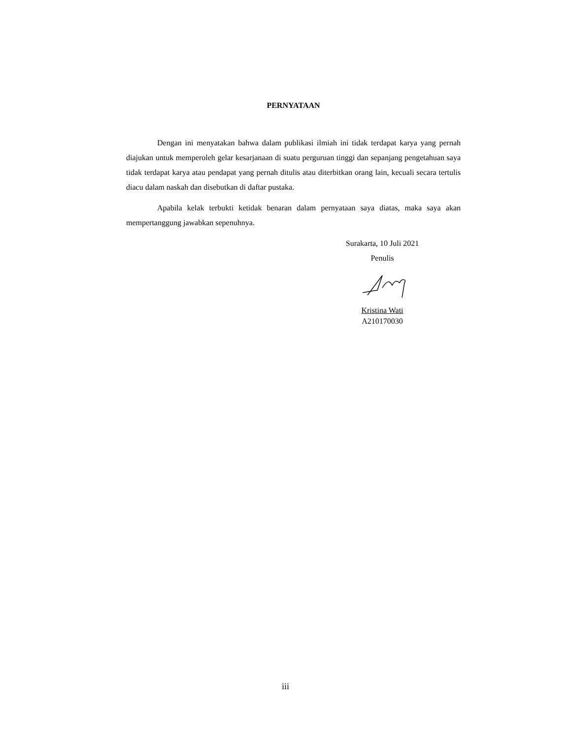PERNYATAAN
Dengan ini menyatakan bahwa dalam publikasi ilmiah ini tidak terdapat karya yang pernah diajukan untuk memperoleh gelar kesarjanaan di suatu perguruan tinggi dan sepanjang pengetahuan saya tidak terdapat karya atau pendapat yang pernah ditulis atau diterbitkan orang lain, kecuali secara tertulis diacu dalam naskah dan disebutkan di daftar pustaka.
Apabila kelak terbukti ketidak benaran dalam pernyataan saya diatas, maka saya akan mempertanggung jawabkan sepenuhnya.
Surakarta, 10 Juli 2021
Penulis
Kristina Wati
A210170030
iii